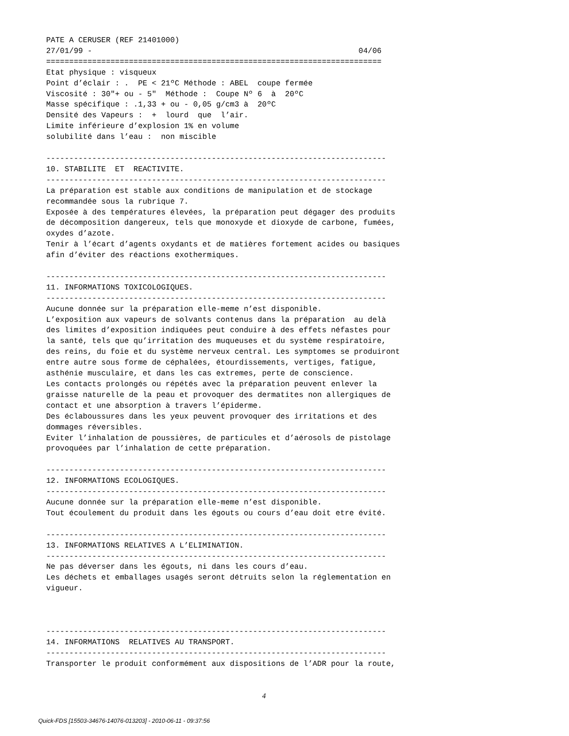PATE A CERUSER (REF 21401000)
27/01/99 -                                                          04/06
=========================================================================
Etat physique : visqueux
Point d’éclair : .  PE < 21ºC Méthode : ABEL  coupe fermée
Viscosité : 30"+ ou - 5"  Méthode :  Coupe Nº 6  à  20ºC
Masse spécifique : .1,33 + ou - 0,05 g/cm3 à  20ºC
Densité des Vapeurs :  +  lourd  que  l’air.
Limite inférieure d’explosion 1% en volume
solubilité dans l’eau :  non miscible

--------------------------------------------------------------------------
10. STABILITE  ET  REACTIVITE.
--------------------------------------------------------------------------
La préparation est stable aux conditions de manipulation et de stockage
recommandée sous la rubrique 7.
Exposée à des températures élevées, la préparation peut dégager des produits
de décomposition dangereux, tels que monoxyde et dioxyde de carbone, fumées,
oxydes d’azote.
Tenir à l’écart d’agents oxydants et de matières fortement acides ou basiques
afin d’éviter des réactions exothermiques.

--------------------------------------------------------------------------
11. INFORMATIONS TOXICOLOGIQUES.
--------------------------------------------------------------------------
Aucune donnée sur la préparation elle-meme n’est disponible.
L’exposition aux vapeurs de solvants contenus dans la préparation  au delà
des limites d’exposition indiquées peut conduire à des effets néfastes pour
la santé, tels que qu’irritation des muqueuses et du système respiratoire,
des reins, du foie et du système nerveux central. Les symptomes se produiront
entre autre sous forme de céphalées, étourdissements, vertiges, fatigue,
asthénie musculaire, et dans les cas extremes, perte de conscience.
Les contacts prolongés ou répétés avec la préparation peuvent enlever la
graisse naturelle de la peau et provoquer des dermatites non allergiques de
contact et une absorption à travers l’épiderme.
Des éclaboussures dans les yeux peuvent provoquer des irritations et des
dommages réversibles.
Eviter l’inhalation de poussières, de particules et d’aérosols de pistolage
provoquées par l’inhalation de cette préparation.

--------------------------------------------------------------------------
12. INFORMATIONS ECOLOGIQUES.
--------------------------------------------------------------------------
Aucune donnée sur la préparation elle-meme n’est disponible.
Tout écoulement du produit dans les égouts ou cours d’eau doit etre évité.

--------------------------------------------------------------------------
13. INFORMATIONS RELATIVES A L’ELIMINATION.
--------------------------------------------------------------------------
Ne pas déverser dans les égouts, ni dans les cours d’eau.
Les déchets et emballages usagés seront détruits selon la réglementation en
vigueur.



--------------------------------------------------------------------------
14. INFORMATIONS  RELATIVES AU TRANSPORT.
--------------------------------------------------------------------------
Transporter le produit conformément aux dispositions de l’ADR pour la route,
4
Quick-FDS [15503-34676-14076-013203] - 2010-06-11 - 09:37:56